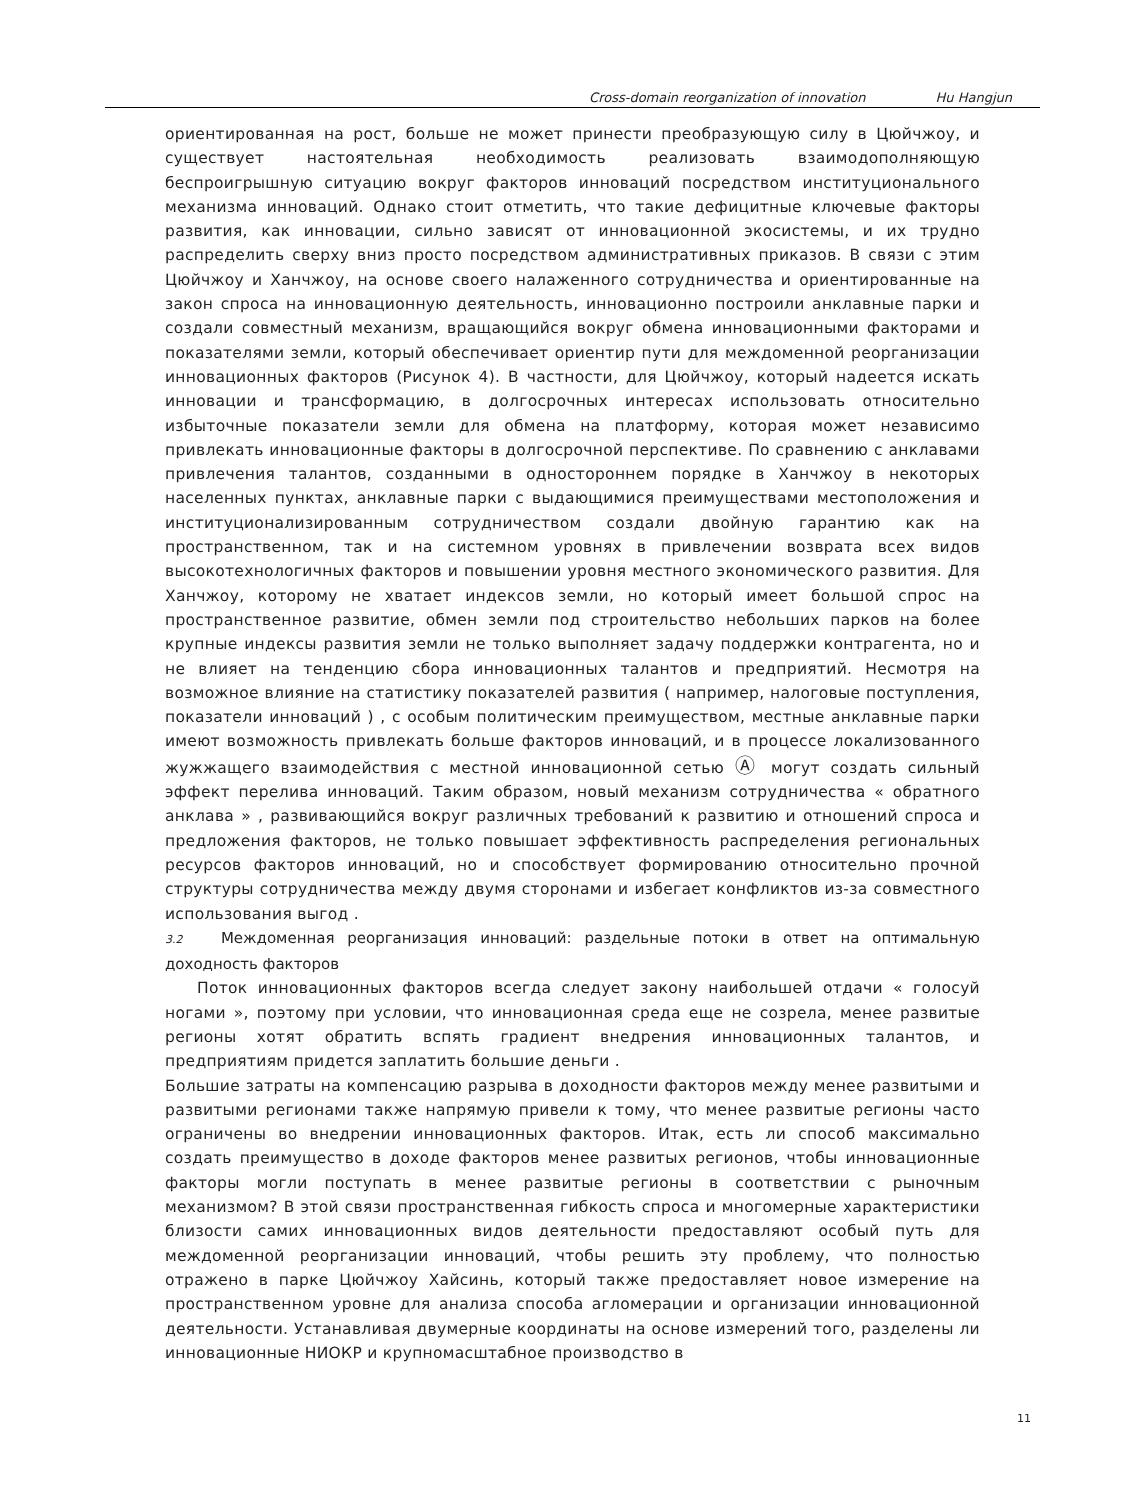Cross-domain reorganization of innovation Hu Hangjun
ориентированная на рост, больше не может принести преобразующую силу в Цюйчжоу, и существует настоятельная необходимость реализовать взаимодополняющую беспроигрышную ситуацию вокруг факторов инноваций посредством институционального механизма инноваций. Однако стоит отметить, что такие дефицитные ключевые факторы развития, как инновации, сильно зависят от инновационной экосистемы, и их трудно распределить сверху вниз просто посредством административных приказов. В связи с этим Цюйчжоу и Ханчжоу, на основе своего налаженного сотрудничества и ориентированные на закон спроса на инновационную деятельность, инновационно построили анклавные парки и создали совместный механизм, вращающийся вокруг обмена инновационными факторами и показателями земли, который обеспечивает ориентир пути для междоменной реорганизации инновационных факторов (Рисунок 4). В частности, для Цюйчжоу, который надеется искать инновации и трансформацию, в долгосрочных интересах использовать относительно избыточные показатели земли для обмена на платформу, которая может независимо привлекать инновационные факторы в долгосрочной перспективе. По сравнению с анклавами привлечения талантов, созданными в одностороннем порядке в Ханчжоу в некоторых населенных пунктах, анклавные парки с выдающимися преимуществами местоположения и институционализированным сотрудничеством создали двойную гарантию как на пространственном, так и на системном уровнях в привлечении возврата всех видов высокотехнологичных факторов и повышении уровня местного экономического развития. Для Ханчжоу, которому не хватает индексов земли, но который имеет большой спрос на пространственное развитие, обмен земли под строительство небольших парков на более крупные индексы развития земли не только выполняет задачу поддержки контрагента, но и не влияет на тенденцию сбора инновационных талантов и предприятий. Несмотря на возможное влияние на статистику показателей развития ( например, налоговые поступления, показатели инноваций ) , с особым политическим преимуществом, местные анклавные парки имеют возможность привлекать больше факторов инноваций, и в процессе локализованного жужжащего взаимодействия с местной инновационной сетью Ⓐ могут создать сильный эффект перелива инноваций. Таким образом, новый механизм сотрудничества « обратного анклава » , развивающийся вокруг различных требований к развитию и отношений спроса и предложения факторов, не только повышает эффективность распределения региональных ресурсов факторов инноваций, но и способствует формированию относительно прочной структуры сотрудничества между двумя сторонами и избегает конфликтов из-за совместного использования выгод .
3.2 Междоменная реорганизация инноваций: раздельные потоки в ответ на оптимальную доходность факторов
Поток инновационных факторов всегда следует закону наибольшей отдачи « голосуй ногами », поэтому при условии, что инновационная среда еще не созрела, менее развитые регионы хотят обратить вспять градиент внедрения инновационных талантов, и предприятиям придется заплатить большие деньги .
Большие затраты на компенсацию разрыва в доходности факторов между менее развитыми и развитыми регионами также напрямую привели к тому, что менее развитые регионы часто ограничены во внедрении инновационных факторов. Итак, есть ли способ максимально создать преимущество в доходе факторов менее развитых регионов, чтобы инновационные факторы могли поступать в менее развитые регионы в соответствии с рыночным механизмом? В этой связи пространственная гибкость спроса и многомерные характеристики близости самих инновационных видов деятельности предоставляют особый путь для междоменной реорганизации инноваций, чтобы решить эту проблему, что полностью отражено в парке Цюйчжоу Хайсинь, который также предоставляет новое измерение на пространственном уровне для анализа способа агломерации и организации инновационной деятельности. Устанавливая двумерные координаты на основе измерений того, разделены ли инновационные НИОКР и крупномасштабное производство в
11